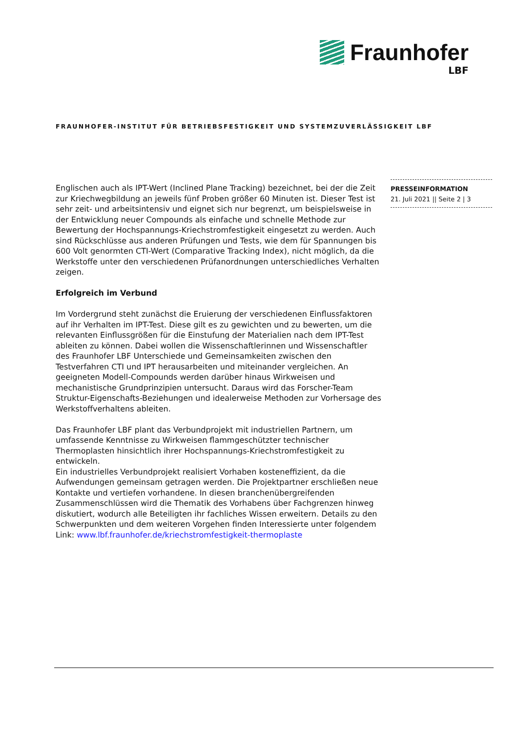Fraunhofer
LBF
FRAUNHOFER-INSTITUT FÜR BETRIEBSFESTIGKEIT UND SYSTEMZUVERLÄSSIGKEIT LBF
Englischen auch als IPT-Wert (Inclined Plane Tracking) bezeichnet, bei der die Zeit zur Kriechwegbildung an jeweils fünf Proben größer 60 Minuten ist. Dieser Test ist sehr zeit- und arbeitsintensiv und eignet sich nur begrenzt, um beispielsweise in der Entwicklung neuer Compounds als einfache und schnelle Methode zur Bewertung der Hochspannungs-Kriechstromfestigkeit eingesetzt zu werden. Auch sind Rückschlüsse aus anderen Prüfungen und Tests, wie dem für Spannungen bis 600 Volt genormten CTI-Wert (Comparative Tracking Index), nicht möglich, da die Werkstoffe unter den verschiedenen Prüfanordnungen unterschiedliches Verhalten zeigen.
Erfolgreich im Verbund
Im Vordergrund steht zunächst die Eruierung der verschiedenen Einflussfaktoren auf ihr Verhalten im IPT-Test. Diese gilt es zu gewichten und zu bewerten, um die relevanten Einflussgrößen für die Einstufung der Materialien nach dem IPT-Test ableiten zu können. Dabei wollen die Wissenschaftlerinnen und Wissenschaftler des Fraunhofer LBF Unterschiede und Gemeinsamkeiten zwischen den Testverfahren CTI und IPT herausarbeiten und miteinander vergleichen. An geeigneten Modell-Compounds werden darüber hinaus Wirkweisen und mechanistische Grundprinzipien untersucht. Daraus wird das Forscher-Team Struktur-Eigenschafts-Beziehungen und idealerweise Methoden zur Vorhersage des Werkstoffverhaltens ableiten.
Das Fraunhofer LBF plant das Verbundprojekt mit industriellen Partnern, um umfassende Kenntnisse zu Wirkweisen flammgeschützter technischer Thermoplasten hinsichtlich ihrer Hochspannungs-Kriechstromfestigkeit zu entwickeln.
Ein industrielles Verbundprojekt realisiert Vorhaben kosteneffizient, da die Aufwendungen gemeinsam getragen werden. Die Projektpartner erschließen neue Kontakte und vertiefen vorhandene. In diesen branchenübergreifenden Zusammenschlüssen wird die Thematik des Vorhabens über Fachgrenzen hinweg diskutiert, wodurch alle Beteiligten ihr fachliches Wissen erweitern. Details zu den Schwerpunkten und dem weiteren Vorgehen finden Interessierte unter folgendem Link: www.lbf.fraunhofer.de/kriechstromfestigkeit-thermoplaste
PRESSEINFORMATION
21. Juli 2021 || Seite 2 | 3